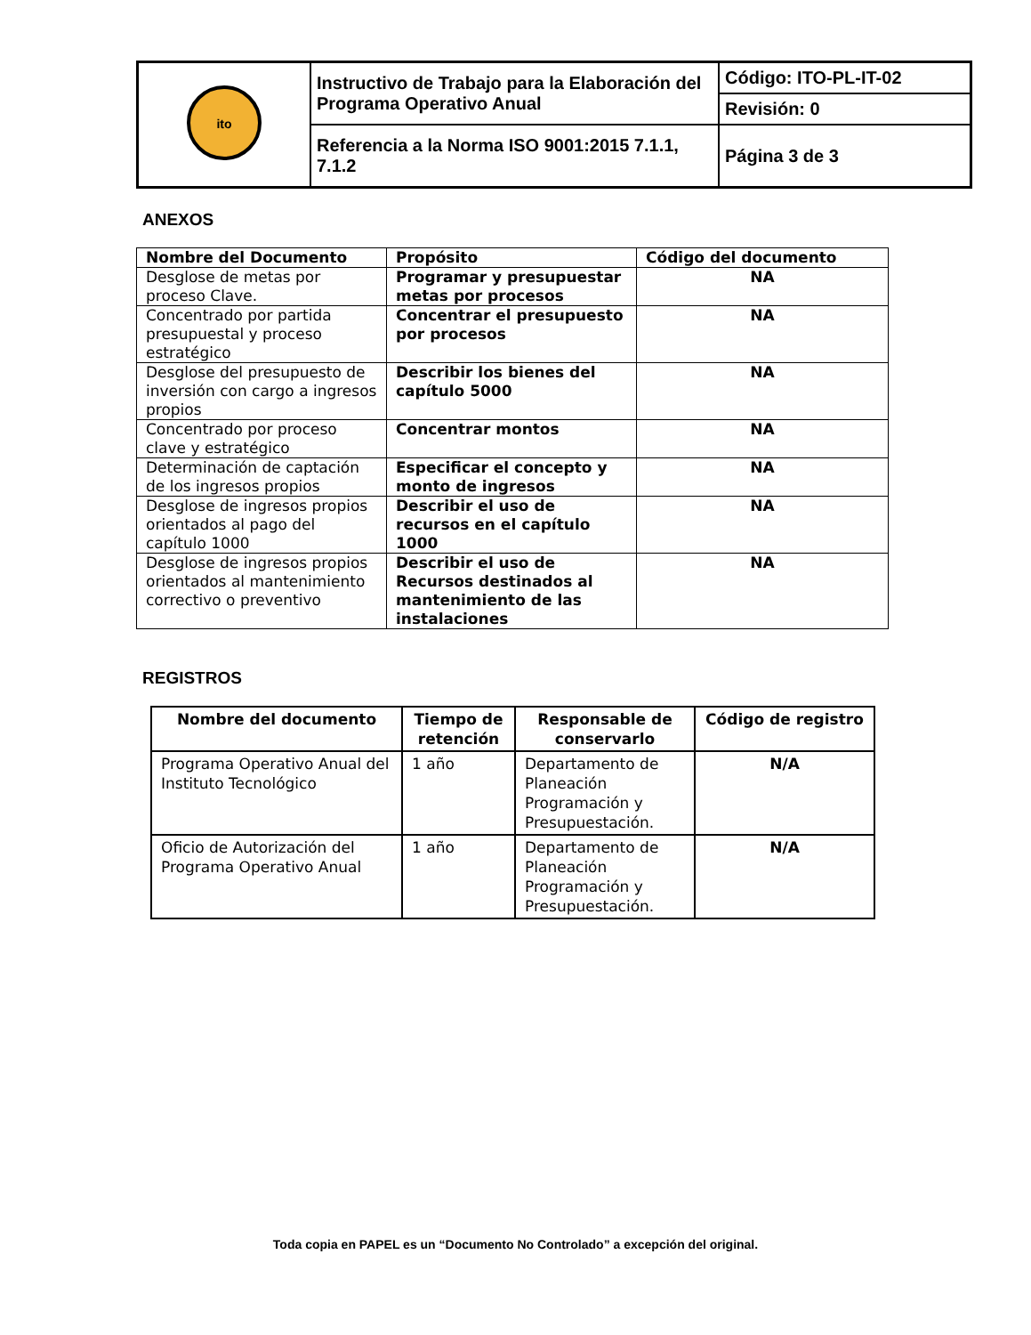| ito | Instructivo de Trabajo para la Elaboración del Programa Operativo Anual | Código: ITO-PL-IT-02 |
| | | Revisión: 0 |
| | Referencia a la Norma ISO 9001:2015 7.1.1, 7.1.2 | Página 3 de 3 |
ANEXOS
| Nombre del Documento | Propósito | Código del documento |
| --- | --- | --- |
| Desglose de metas por proceso Clave. | Programar y presupuestar metas por procesos | NA |
| Concentrado por partida presupuestal y proceso estratégico | Concentrar el presupuesto por procesos | NA |
| Desglose del presupuesto de inversión con cargo a ingresos propios | Describir los bienes del capítulo 5000 | NA |
| Concentrado por proceso clave y estratégico | Concentrar montos | NA |
| Determinación de captación de los ingresos propios | Especificar el concepto y monto de ingresos | NA |
| Desglose de ingresos propios orientados al pago del capítulo 1000 | Describir el uso de recursos en el capítulo 1000 | NA |
| Desglose de ingresos propios orientados al mantenimiento correctivo o preventivo | Describir el uso de Recursos destinados al mantenimiento de las instalaciones | NA |
REGISTROS
| Nombre del documento | Tiempo de retención | Responsable de conservarlo | Código de registro |
| --- | --- | --- | --- |
| Programa Operativo Anual del Instituto Tecnológico | 1 año | Departamento de Planeación Programación y Presupuestación. | N/A |
| Oficio de Autorización del Programa Operativo Anual | 1 año | Departamento de Planeación Programación y Presupuestación. | N/A |
Toda copia en PAPEL es un “Documento No Controlado” a excepción del original.